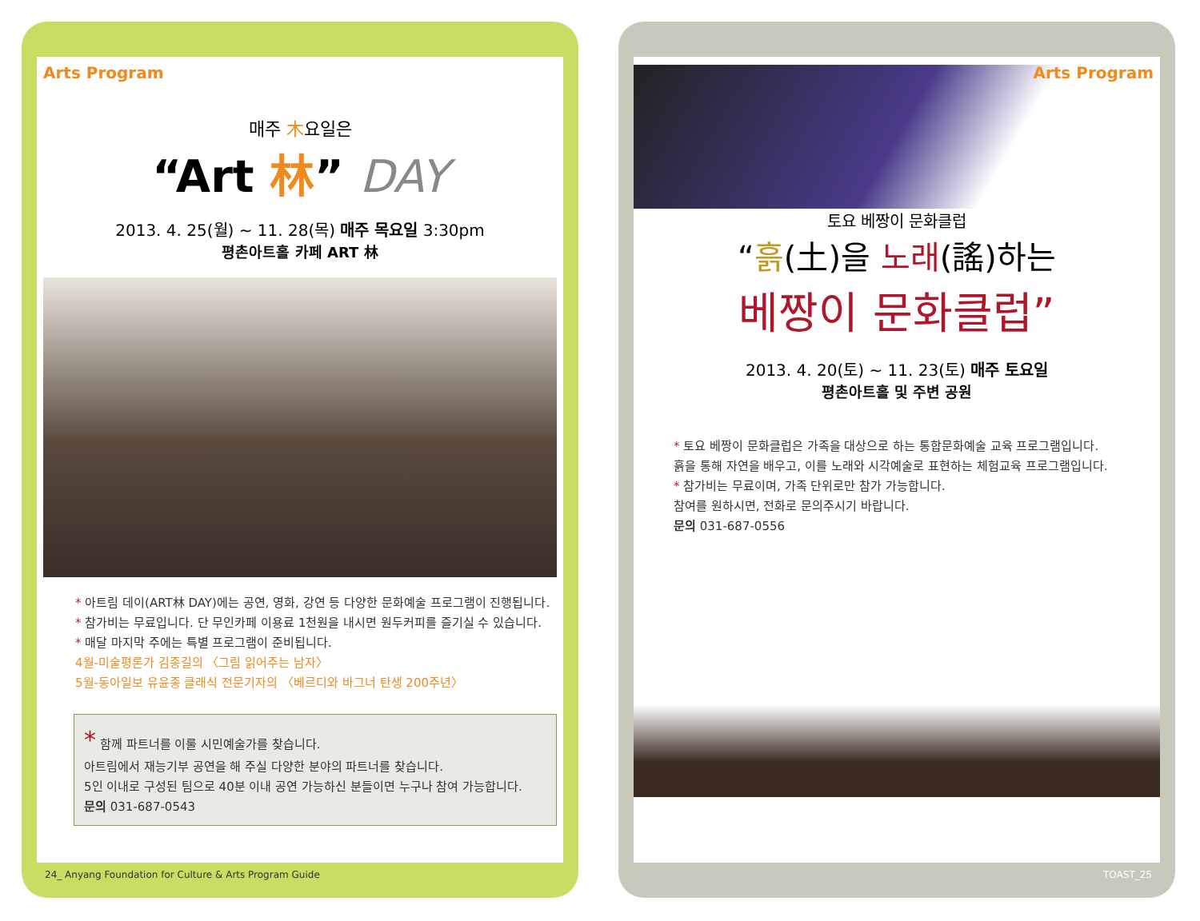Arts Program
매주 木요일은
“Art 林” DAY
2013. 4. 25(월) ~ 11. 28(목) 매주 목요일 3:30pm
평촌아트홀 카페 ART 林
* 아트림 데이(ART林 DAY)에는 공연, 영화, 강연 등 다양한 문화예술 프로그램이 진행됩니다.
* 참가비는 무료입니다. 단 무인카페 이용료 1천원을 내시면 원두커피를 즐기실 수 있습니다.
* 매달 마지막 주에는 특별 프로그램이 준비됩니다.
4월-미술평론가 김종길의 〈그림 읽어주는 남자〉
5월-동아일보 유윤종 클래식 전문기자의 〈베르디와 바그너 탄생 200주년〉
* 함께 파트너를 이룰 시민예술가를 찾습니다.
아트림에서 재능기부 공연을 해 주실 다양한 분야의 파트너를 찾습니다.
5인 이내로 구성된 팀으로 40분 이내 공연 가능하신 분들이면 누구나 참여 가능합니다.
문의 031-687-0543
24_ Anyang Foundation for Culture & Arts Program Guide
Arts Program
토요 베짱이 문화클럽
“흙(土)을 노래(謠)하는
베짱이 문화클럽”
2013. 4. 20(토) ~ 11. 23(토) 매주 토요일
평촌아트홀 및 주변 공원
* 토요 베짱이 문화클럽은 가족을 대상으로 하는 통합문화예술 교육 프로그램입니다.
흙을 통해 자연을 배우고, 이를 노래와 시각예술로 표현하는 체험교육 프로그램입니다.
* 참가비는 무료이며, 가족 단위로만 참가 가능합니다.
참여를 원하시면, 전화로 문의주시기 바랍니다.
문의 031-687-0556
TOAST_25